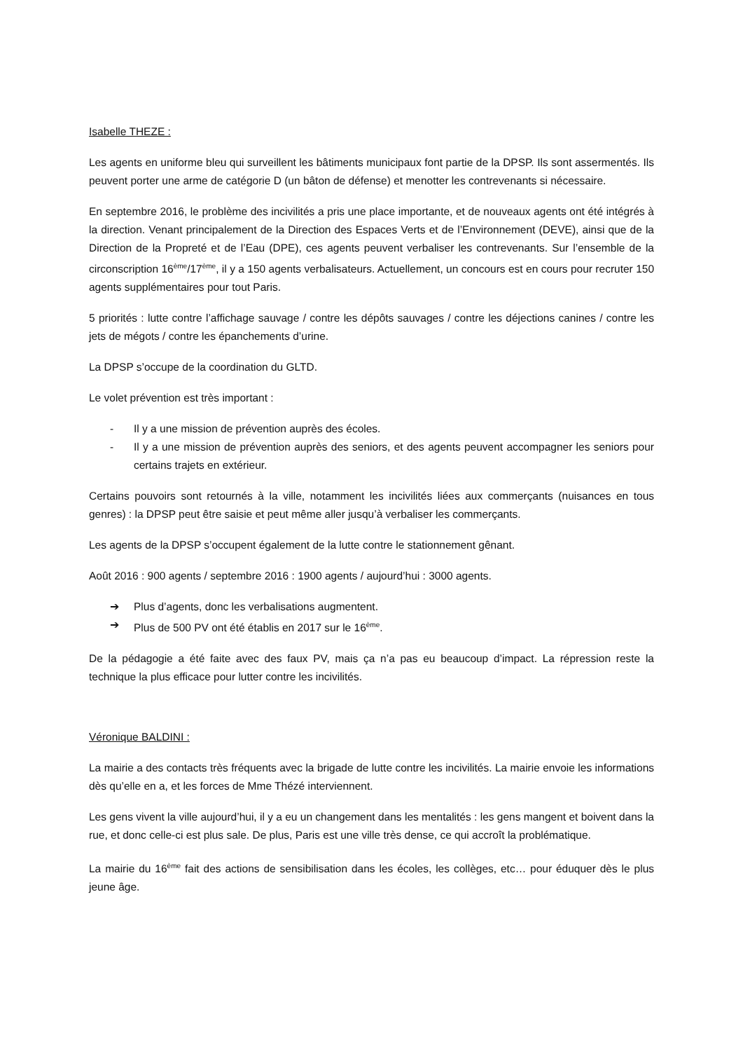Isabelle THEZE :
Les agents en uniforme bleu qui surveillent les bâtiments municipaux font partie de la DPSP. Ils sont assermentés. Ils peuvent porter une arme de catégorie D (un bâton de défense) et menotter les contrevenants si nécessaire.
En septembre 2016, le problème des incivilités a pris une place importante, et de nouveaux agents ont été intégrés à la direction. Venant principalement de la Direction des Espaces Verts et de l’Environnement (DEVE), ainsi que de la Direction de la Propreté et de l’Eau (DPE), ces agents peuvent verbaliser les contrevenants. Sur l’ensemble de la circonscription 16<sup>ème</sup>/17<sup>ème</sup>, il y a 150 agents verbalisateurs. Actuellement, un concours est en cours pour recruter 150 agents supplémentaires pour tout Paris.
5 priorités : lutte contre l’affichage sauvage / contre les dépôts sauvages / contre les déjections canines / contre les jets de mégots / contre les épanchements d’urine.
La DPSP s’occupe de la coordination du GLTD.
Le volet prévention est très important :
- Il y a une mission de prévention auprès des écoles.
- Il y a une mission de prévention auprès des seniors, et des agents peuvent accompagner les seniors pour certains trajets en extérieur.
Certains pouvoirs sont retournés à la ville, notamment les incivilités liées aux commerçants (nuisances en tous genres) : la DPSP peut être saisie et peut même aller jusqu’à verbaliser les commerçants.
Les agents de la DPSP s’occupent également de la lutte contre le stationnement gênant.
Août 2016 : 900 agents / septembre 2016 : 1900 agents / aujourd’hui : 3000 agents.
➔ Plus d’agents, donc les verbalisations augmentent.
➔ Plus de 500 PV ont été établis en 2017 sur le 16<sup>ème</sup>.
De la pédagogie a été faite avec des faux PV, mais ça n’a pas eu beaucoup d’impact. La répression reste la technique la plus efficace pour lutter contre les incivilités.
Véronique BALDINI :
La mairie a des contacts très fréquents avec la brigade de lutte contre les incivilités. La mairie envoie les informations dès qu’elle en a, et les forces de Mme Thézé interviennent.
Les gens vivent la ville aujourd’hui, il y a eu un changement dans les mentalités : les gens mangent et boivent dans la rue, et donc celle-ci est plus sale. De plus, Paris est une ville très dense, ce qui accroît la problématique.
La mairie du 16<sup>ème</sup> fait des actions de sensibilisation dans les écoles, les collèges, etc… pour éduquer dès le plus jeune âge.